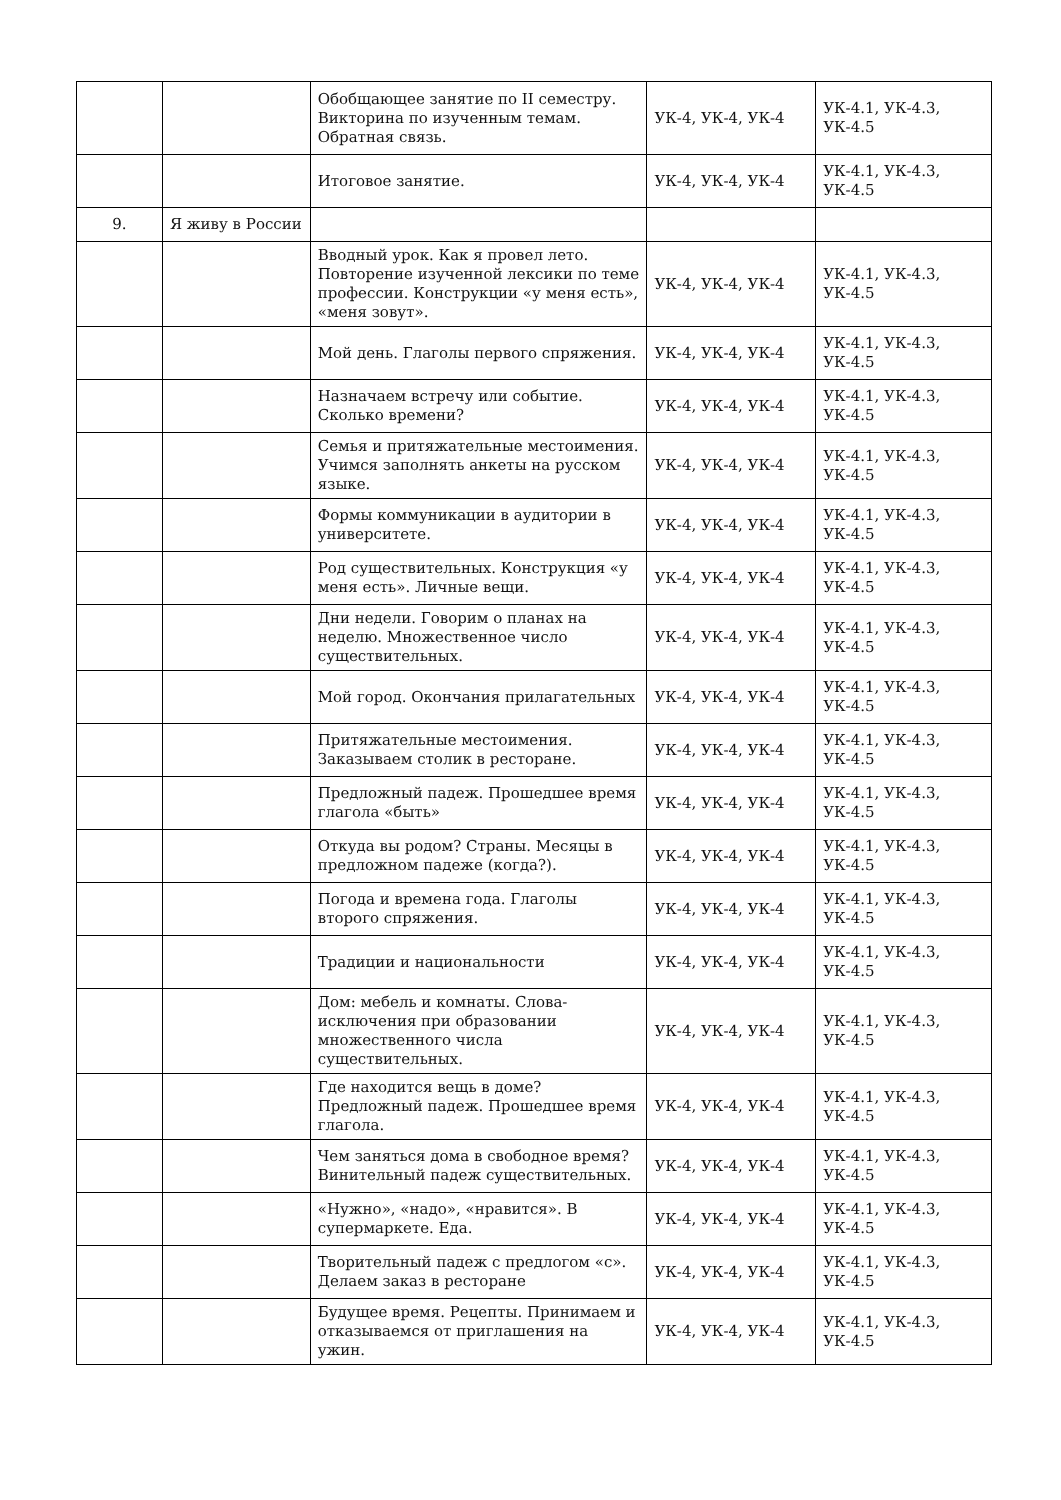| | | Обобщающее занятие по II семестру. Викторина по изученным темам. Обратная связь. | УК-4, УК-4, УК-4 | УК-4.1, УК-4.3, УК-4.5 |
| | | Итоговое занятие. | УК-4, УК-4, УК-4 | УК-4.1, УК-4.3, УК-4.5 |
| 9. | Я живу в России | | | |
| | | Вводный урок. Как я провел лето. Повторение изученной лексики по теме профессии. Конструкции «у меня есть», «меня зовут». | УК-4, УК-4, УК-4 | УК-4.1, УК-4.3, УК-4.5 |
| | | Мой день. Глаголы первого спряжения. | УК-4, УК-4, УК-4 | УК-4.1, УК-4.3, УК-4.5 |
| | | Назначаем встречу или событие. Сколько времени? | УК-4, УК-4, УК-4 | УК-4.1, УК-4.3, УК-4.5 |
| | | Семья и притяжательные местоимения. Учимся заполнять анкеты на русском языке. | УК-4, УК-4, УК-4 | УК-4.1, УК-4.3, УК-4.5 |
| | | Формы коммуникации в аудитории в университете. | УК-4, УК-4, УК-4 | УК-4.1, УК-4.3, УК-4.5 |
| | | Род существительных. Конструкция «у меня есть». Личные вещи. | УК-4, УК-4, УК-4 | УК-4.1, УК-4.3, УК-4.5 |
| | | Дни недели. Говорим о планах на неделю. Множественное число существительных. | УК-4, УК-4, УК-4 | УК-4.1, УК-4.3, УК-4.5 |
| | | Мой город. Окончания прилагательных | УК-4, УК-4, УК-4 | УК-4.1, УК-4.3, УК-4.5 |
| | | Притяжательные местоимения. Заказываем столик в ресторане. | УК-4, УК-4, УК-4 | УК-4.1, УК-4.3, УК-4.5 |
| | | Предложный падеж. Прошедшее время глагола «быть» | УК-4, УК-4, УК-4 | УК-4.1, УК-4.3, УК-4.5 |
| | | Откуда вы родом? Страны. Месяцы в предложном падеже (когда?). | УК-4, УК-4, УК-4 | УК-4.1, УК-4.3, УК-4.5 |
| | | Погода и времена года. Глаголы второго спряжения. | УК-4, УК-4, УК-4 | УК-4.1, УК-4.3, УК-4.5 |
| | | Традиции и национальности | УК-4, УК-4, УК-4 | УК-4.1, УК-4.3, УК-4.5 |
| | | Дом: мебель и комнаты. Слова-исключения при образовании множественного числа существительных. | УК-4, УК-4, УК-4 | УК-4.1, УК-4.3, УК-4.5 |
| | | Где находится вещь в доме? Предложный падеж. Прошедшее время глагола. | УК-4, УК-4, УК-4 | УК-4.1, УК-4.3, УК-4.5 |
| | | Чем заняться дома в свободное время? Винительный падеж существительных. | УК-4, УК-4, УК-4 | УК-4.1, УК-4.3, УК-4.5 |
| | | «Нужно», «надо», «нравится». В супермаркете. Еда. | УК-4, УК-4, УК-4 | УК-4.1, УК-4.3, УК-4.5 |
| | | Творительный падеж с предлогом «с». Делаем заказ в ресторане | УК-4, УК-4, УК-4 | УК-4.1, УК-4.3, УК-4.5 |
| | | Будущее время. Рецепты. Принимаем и отказываемся от приглашения на ужин. | УК-4, УК-4, УК-4 | УК-4.1, УК-4.3, УК-4.5 |